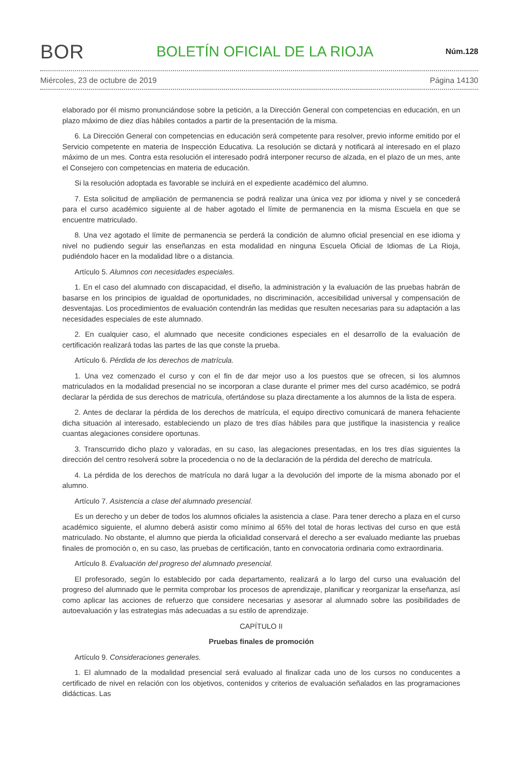BOR BOLETÍN OFICIAL DE LA RIOJA Núm.128
Miércoles, 23 de octubre de 2019 Página 14130
elaborado por él mismo pronunciándose sobre la petición, a la Dirección General con competencias en educación, en un plazo máximo de diez días hábiles contados a partir de la presentación de la misma.
6. La Dirección General con competencias en educación será competente para resolver, previo informe emitido por el Servicio competente en materia de Inspección Educativa. La resolución se dictará y notificará al interesado en el plazo máximo de un mes. Contra esta resolución el interesado podrá interponer recurso de alzada, en el plazo de un mes, ante el Consejero con competencias en materia de educación.
Si la resolución adoptada es favorable se incluirá en el expediente académico del alumno.
7. Esta solicitud de ampliación de permanencia se podrá realizar una única vez por idioma y nivel y se concederá para el curso académico siguiente al de haber agotado el límite de permanencia en la misma Escuela en que se encuentre matriculado.
8. Una vez agotado el límite de permanencia se perderá la condición de alumno oficial presencial en ese idioma y nivel no pudiendo seguir las enseñanzas en esta modalidad en ninguna Escuela Oficial de Idiomas de La Rioja, pudiéndolo hacer en la modalidad libre o a distancia.
Artículo 5. Alumnos con necesidades especiales.
1. En el caso del alumnado con discapacidad, el diseño, la administración y la evaluación de las pruebas habrán de basarse en los principios de igualdad de oportunidades, no discriminación, accesibilidad universal y compensación de desventajas. Los procedimientos de evaluación contendrán las medidas que resulten necesarias para su adaptación a las necesidades especiales de este alumnado.
2. En cualquier caso, el alumnado que necesite condiciones especiales en el desarrollo de la evaluación de certificación realizará todas las partes de las que conste la prueba.
Artículo 6. Pérdida de los derechos de matrícula.
1. Una vez comenzado el curso y con el fin de dar mejor uso a los puestos que se ofrecen, si los alumnos matriculados en la modalidad presencial no se incorporan a clase durante el primer mes del curso académico, se podrá declarar la pérdida de sus derechos de matrícula, ofertándose su plaza directamente a los alumnos de la lista de espera.
2. Antes de declarar la pérdida de los derechos de matrícula, el equipo directivo comunicará de manera fehaciente dicha situación al interesado, estableciendo un plazo de tres días hábiles para que justifique la inasistencia y realice cuantas alegaciones considere oportunas.
3. Transcurrido dicho plazo y valoradas, en su caso, las alegaciones presentadas, en los tres días siguientes la dirección del centro resolverá sobre la procedencia o no de la declaración de la pérdida del derecho de matrícula.
4. La pérdida de los derechos de matrícula no dará lugar a la devolución del importe de la misma abonado por el alumno.
Artículo 7. Asistencia a clase del alumnado presencial.
Es un derecho y un deber de todos los alumnos oficiales la asistencia a clase. Para tener derecho a plaza en el curso académico siguiente, el alumno deberá asistir como mínimo al 65% del total de horas lectivas del curso en que está matriculado. No obstante, el alumno que pierda la oficialidad conservará el derecho a ser evaluado mediante las pruebas finales de promoción o, en su caso, las pruebas de certificación, tanto en convocatoria ordinaria como extraordinaria.
Artículo 8. Evaluación del progreso del alumnado presencial.
El profesorado, según lo establecido por cada departamento, realizará a lo largo del curso una evaluación del progreso del alumnado que le permita comprobar los procesos de aprendizaje, planificar y reorganizar la enseñanza, así como aplicar las acciones de refuerzo que considere necesarias y asesorar al alumnado sobre las posibilidades de autoevaluación y las estrategias más adecuadas a su estilo de aprendizaje.
CAPÍTULO II
Pruebas finales de promoción
Artículo 9. Consideraciones generales.
1. El alumnado de la modalidad presencial será evaluado al finalizar cada uno de los cursos no conducentes a certificado de nivel en relación con los objetivos, contenidos y criterios de evaluación señalados en las programaciones didácticas. Las